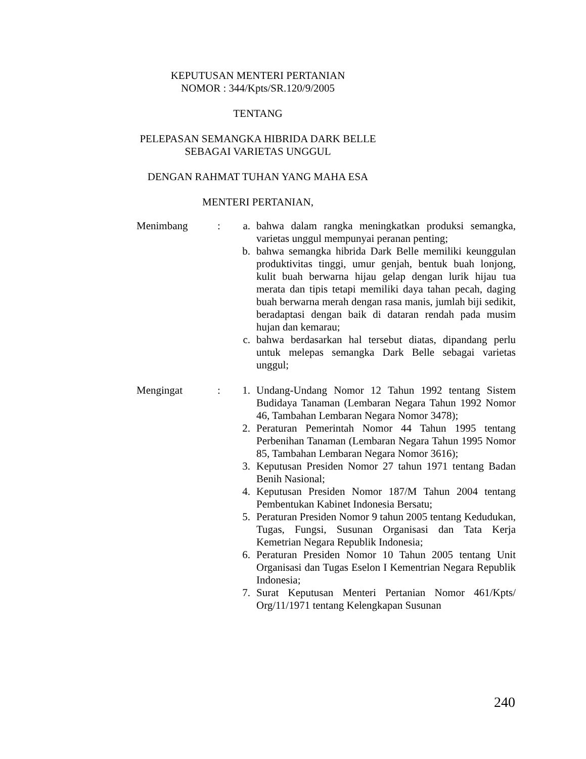KEPUTUSAN MENTERI PERTANIAN
NOMOR : 344/Kpts/SR.120/9/2005
TENTANG
PELEPASAN SEMANGKA HIBRIDA DARK BELLE
SEBAGAI VARIETAS UNGGUL
DENGAN RAHMAT TUHAN YANG MAHA ESA
MENTERI PERTANIAN,
Menimbang : a. bahwa dalam rangka meningkatkan produksi semangka, varietas unggul mempunyai peranan penting;
b. bahwa semangka hibrida Dark Belle memiliki keunggulan produktivitas tinggi, umur genjah, bentuk buah lonjong, kulit buah berwarna hijau gelap dengan lurik hijau tua merata dan tipis tetapi memiliki daya tahan pecah, daging buah berwarna merah dengan rasa manis, jumlah biji sedikit, beradaptasi dengan baik di dataran rendah pada musim hujan dan kemarau;
c. bahwa berdasarkan hal tersebut diatas, dipandang perlu untuk melepas semangka Dark Belle sebagai varietas unggul;
Mengingat : 1. Undang-Undang Nomor 12 Tahun 1992 tentang Sistem Budidaya Tanaman (Lembaran Negara Tahun 1992 Nomor 46, Tambahan Lembaran Negara Nomor 3478);
2. Peraturan Pemerintah Nomor 44 Tahun 1995 tentang Perbenihan Tanaman (Lembaran Negara Tahun 1995 Nomor 85, Tambahan Lembaran Negara Nomor 3616);
3. Keputusan Presiden Nomor 27 tahun 1971 tentang Badan Benih Nasional;
4. Keputusan Presiden Nomor 187/M Tahun 2004 tentang Pembentukan Kabinet Indonesia Bersatu;
5. Peraturan Presiden Nomor 9 tahun 2005 tentang Kedudukan, Tugas, Fungsi, Susunan Organisasi dan Tata Kerja Kemetrian Negara Republik Indonesia;
6. Peraturan Presiden Nomor 10 Tahun 2005 tentang Unit Organisasi dan Tugas Eselon I Kementrian Negara Republik Indonesia;
7. Surat Keputusan Menteri Pertanian Nomor 461/Kpts/ Org/11/1971 tentang Kelengkapan Susunan
240